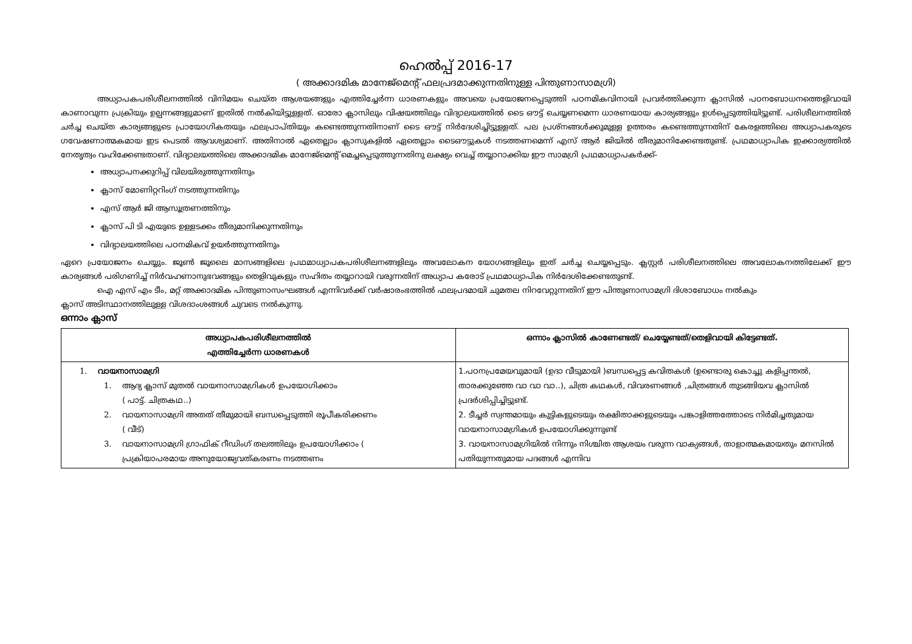ഹെൽപ്പ് 2016-17
( അക്കാദമിക മാനേജ്മെന്റ് ഫലപ്രദമാക്കുന്നതിനുള്ള പിന്തുണാസാമഗ്രി)
അധ്യാപകപരിശീലനത്തിൽ വിനിമയം ചെയ്ത ആശയങ്ങളും എത്തിച്ചേർന്ന ധാരണകളും അവയെ പ്രയോജനപ്പെടുത്തി പഠനമികവിനായി പ്രവർത്തിക്കുന്ന ക്ലാസിൽ പഠനബോധനത്തെളിവായി കാണാവുന്ന പ്രക്രിയും ഉല്പന്നങ്ങളുമാണ് ഇതിൽ നൽകിയിട്ടുള്ളത്. ഓരോ ക്ലാസിലും വിഷയത്തിലും വിദ്യാലയത്തിൽ ടൈ ഔട്ട് ചെയ്യണമെന്ന ധാരണയായ കാര്യങ്ങളും ഉൾപ്പെടുത്തിയിട്ടുണ്ട്. പരിശീലനത്തിൽ ചർച്ച ചെയ്ത കാര്യങ്ങളുടെ പ്രായോഗികതയും ഫലപ്രാപ്തിയും കണ്ടെത്തുന്നതിനാണ് ടൈ ഔട്ട് നിർദേശിച്ചിട്ടുള്ളത്. പല പ്രശ്നങ്ങൾക്കുമുള്ള ഉത്തരം കണ്ടെത്തുന്നതിന് കേരളത്തിലെ അധ്യാപകരുടെ ഗവേഷണാത്മകമായ ഇട പെടൽ ആവശ്യമാണ്. അതിനാൽ ഏതെല്ലാം ക്ലാസുകളിൽ ഏതെല്ലാം ടൈഔട്ടുകൾ നടത്തണമെന്ന് എസ് ആർ ജിയിൽ തീരുമാനിക്കേണ്ടതുണ്ട്. പ്രഥമാധ്യാപിക ഇക്കാര്യത്തിൽ നേതൃത്വം വഹിക്കേണ്ടതാണ്. വിദ്യാലയത്തിലെ അക്കാദമിക മാനേജ്മെന്റ് മെച്ചപ്പെടുത്തുന്നതിനു ലക്ഷ്യം വെച്ച് തയ്യാറാക്കിയ ഈ സാമഗ്രി പ്രഥമാധ്യാപകർക്ക്-
അധ്യാപനക്കുറിപ്പ് വിലയിരുത്തുന്നതിനും
ക്ലാസ് മോണിറ്ററിംഗ് നടത്തുന്നതിനും
എസ് ആർ ജി ആസൂത്രണത്തിനും
ക്ലാസ് പി ടി എയുടെ ഉള്ളടക്കം തീരുമാനിക്കുന്നതിനും
വിദ്യാലയത്തിലെ പഠനമികവ് ഉയർത്തുന്നതിനും
ഏറെ പ്രയോജനം ചെയ്യും. ജൂൺ ജൂലൈ മാസങ്ങളിലെ പ്രഥമാധ്യാപകപരിശീലനങ്ങളിലും അവലോകന യോഗങ്ങളിലും ഇത് ചർച്ച ചെയ്യപ്പെടും. ക്ലസ്റ്റർ പരിശീലനത്തിലെ അവലോകനത്തിലേക്ക് ഈ കാര്യങ്ങൾ പരിഗണിച്ച് നിർവഹണാനുഭവങ്ങളും തെളിവുകളും സഹിതം തയ്യാറായി വരുന്നതിന് അധ്യാപ കരോട് പ്രഥമാധ്യാപിക നിർദേശിക്കേണ്ടതുണ്ട്.
ഐ എസ് എം ടീം, മറ്റ് അക്കാദമിക പിന്തുണാസംഘങ്ങൾ എന്നിവർക്ക് വർഷാരംഭത്തിൽ ഫലപ്രദമായി ചുമതല നിറവേറ്റുന്നതിന് ഈ പിന്തുണാസാമഗ്രി ദിശാബോധം നൽകും
ക്ലാസ് അടിസ്ഥാനത്തിലുള്ള വിശദാംശങ്ങൾ ചുവടെ നൽകുന്നു.
ഒന്നാം ക്ലാസ്
| അധ്യാപകപരിശീലനത്തിൽ എത്തിച്ചേർന്ന ധാരണകൾ | ഒന്നാം ക്ലാസിൽ കാണേണ്ടത്/ ചെയ്യേണ്ടത്/തെളിവായി കിട്ടേണ്ടത്. |
| --- | --- |
| 1. വായനാസാമഗ്രി 1. ആദ്യ ക്ലാസ് മുതൽ വായനാസാമഗ്രികൾ ഉപയോഗിക്കാം ( പാട്ട്. ചിത്രകഥ..) 2. വായനാസാമഗ്രി അതത് തീമുമായി ബന്ധപ്പെടുത്തി രൂപീകരിക്കണം ( വീട്) 3. വായനാസാമഗ്രി ഗ്രാഫിക് റീഡിംഗ് തലത്തിലും ഉപയോഗിക്കാം ( പ്രക്രിയാപരമായ അനുയോജ്യവത്കരണം നടത്തണം | 1.പഠനപ്രമേയവുമായി (ഉദാ വീടുമായി )ബന്ധപ്പെട്ട കവിതകൾ (ഉണ്ടൊരു കൊച്ചു കളിപ്പന്തൽ, താരക്കുഞ്ഞേ വാ വാ വാ..), ചിത്ര കഥകൾ, വിവരണങ്ങൾ ,ചിത്രങ്ങൾ തുടങ്ങിയവ ക്ലാസിൽ പ്രദർശിപ്പിച്ചിട്ടുണ്ട്. 2. ടീച്ചർ സ്വന്തമായും കുട്ടികളുടെയും രക്ഷിതാക്കളുടെയും പങ്കാളിത്തത്തോടെ നിർമിച്ചതുമായ വായനാസാമഗ്രികൾ ഉപയോഗിക്കുന്നുണ്ട് 3. വായനാസാമഗ്രിയിൽ നിന്നും നിശ്ചിത ആശയം വരുന്ന വാക്യങ്ങൾ, താളാത്മകമായതും മനസിൽ പതിയുന്നതുമായ പദങ്ങൾ എന്നിവ |